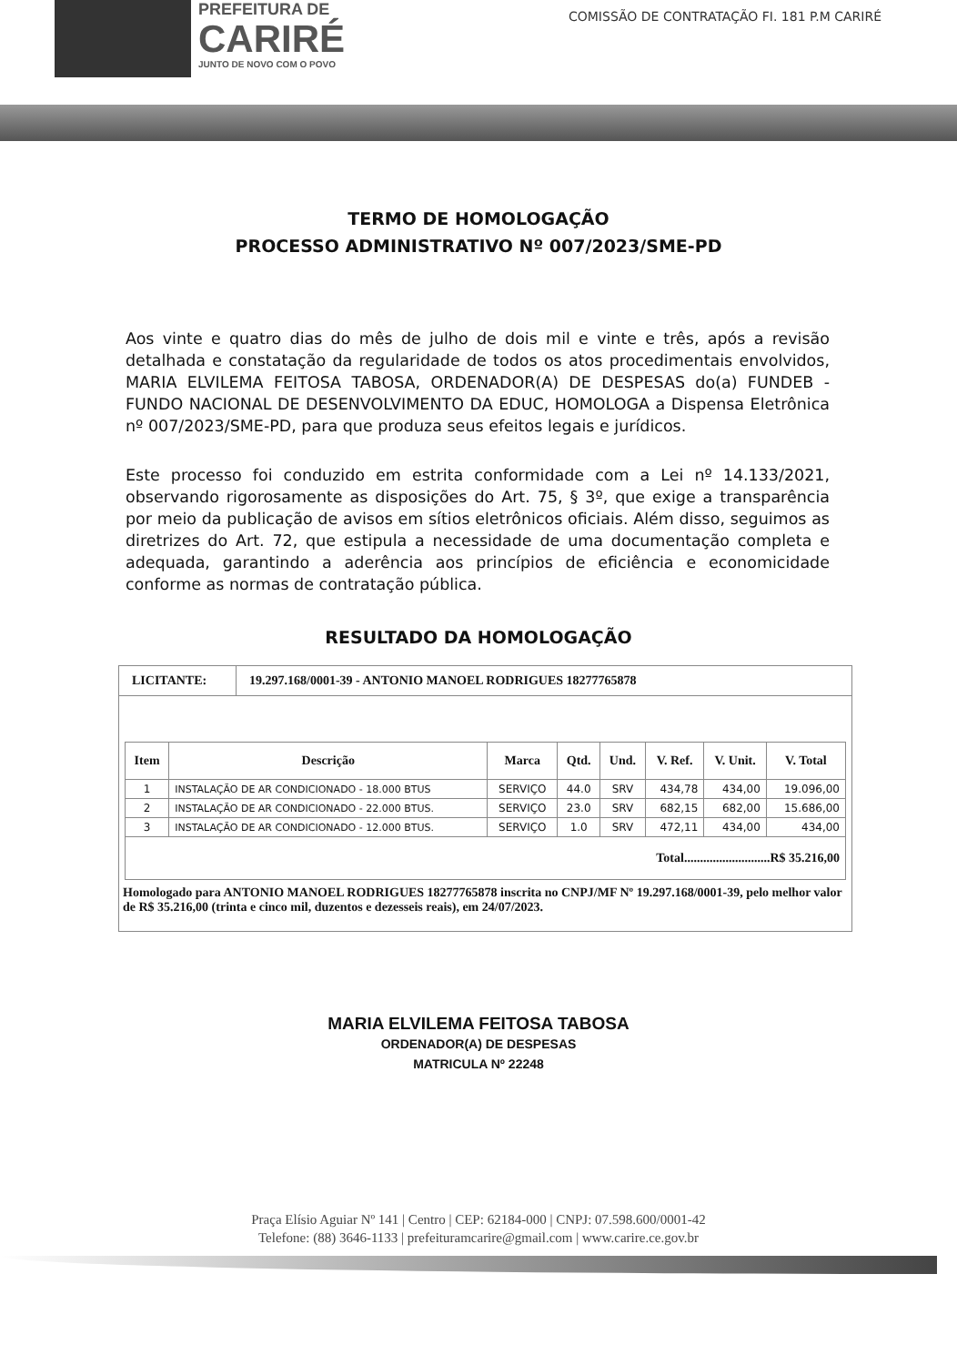PREFEITURA DE
CARIRÉ
JUNTO DE NOVO COM O POVO
COMISSÃO DE CONTRATAÇÃO FI. 181 P.M CARIRÉ
TERMO DE HOMOLOGAÇÃO
PROCESSO ADMINISTRATIVO Nº 007/2023/SME-PD
Aos vinte e quatro dias do mês de julho de dois mil e vinte e três, após a revisão detalhada e constatação da regularidade de todos os atos procedimentais envolvidos, MARIA ELVILEMA FEITOSA TABOSA, ORDENADOR(A) DE DESPESAS do(a) FUNDEB - FUNDO NACIONAL DE DESENVOLVIMENTO DA EDUC, HOMOLOGA a Dispensa Eletrônica nº 007/2023/SME-PD, para que produza seus efeitos legais e jurídicos.
Este processo foi conduzido em estrita conformidade com a Lei nº 14.133/2021, observando rigorosamente as disposições do Art. 75, § 3º, que exige a transparência por meio da publicação de avisos em sítios eletrônicos oficiais. Além disso, seguimos as diretrizes do Art. 72, que estipula a necessidade de uma documentação completa e adequada, garantindo a aderência aos princípios de eficiência e economicidade conforme as normas de contratação pública.
RESULTADO DA HOMOLOGAÇÃO
LICITANTE: 19.297.168/0001-39 - ANTONIO MANOEL RODRIGUES 18277765878
| Item | Descrição | Marca | Qtd. | Und. | V. Ref. | V. Unit. | V. Total |
| --- | --- | --- | --- | --- | --- | --- | --- |
| 1 | INSTALAÇÃO DE AR CONDICIONADO - 18.000 BTUS | SERVIÇO | 44.0 | SRV | 434,78 | 434,00 | 19.096,00 |
| 2 | INSTALAÇÃO DE AR CONDICIONADO - 22.000 BTUS. | SERVIÇO | 23.0 | SRV | 682,15 | 682,00 | 15.686,00 |
| 3 | INSTALAÇÃO DE AR CONDICIONADO - 12.000 BTUS. | SERVIÇO | 1.0 | SRV | 472,11 | 434,00 | 434,00 |
| Total...........................R$ 35.216,00 | | | | | | | |
Homologado para ANTONIO MANOEL RODRIGUES 18277765878 inscrita no CNPJ/MF Nº 19.297.168/0001-39, pelo melhor valor de R$ 35.216,00 (trinta e cinco mil, duzentos e dezesseis reais), em 24/07/2023.
MARIA ELVILEMA FEITOSA TABOSA
ORDENADOR(A) DE DESPESAS
MATRICULA Nº 22248
Praça Elísio Aguiar Nº 141 | Centro | CEP: 62184-000 | CNPJ: 07.598.600/0001-42
Telefone: (88) 3646-1133 | prefeituramcarire@gmail.com | www.carire.ce.gov.br